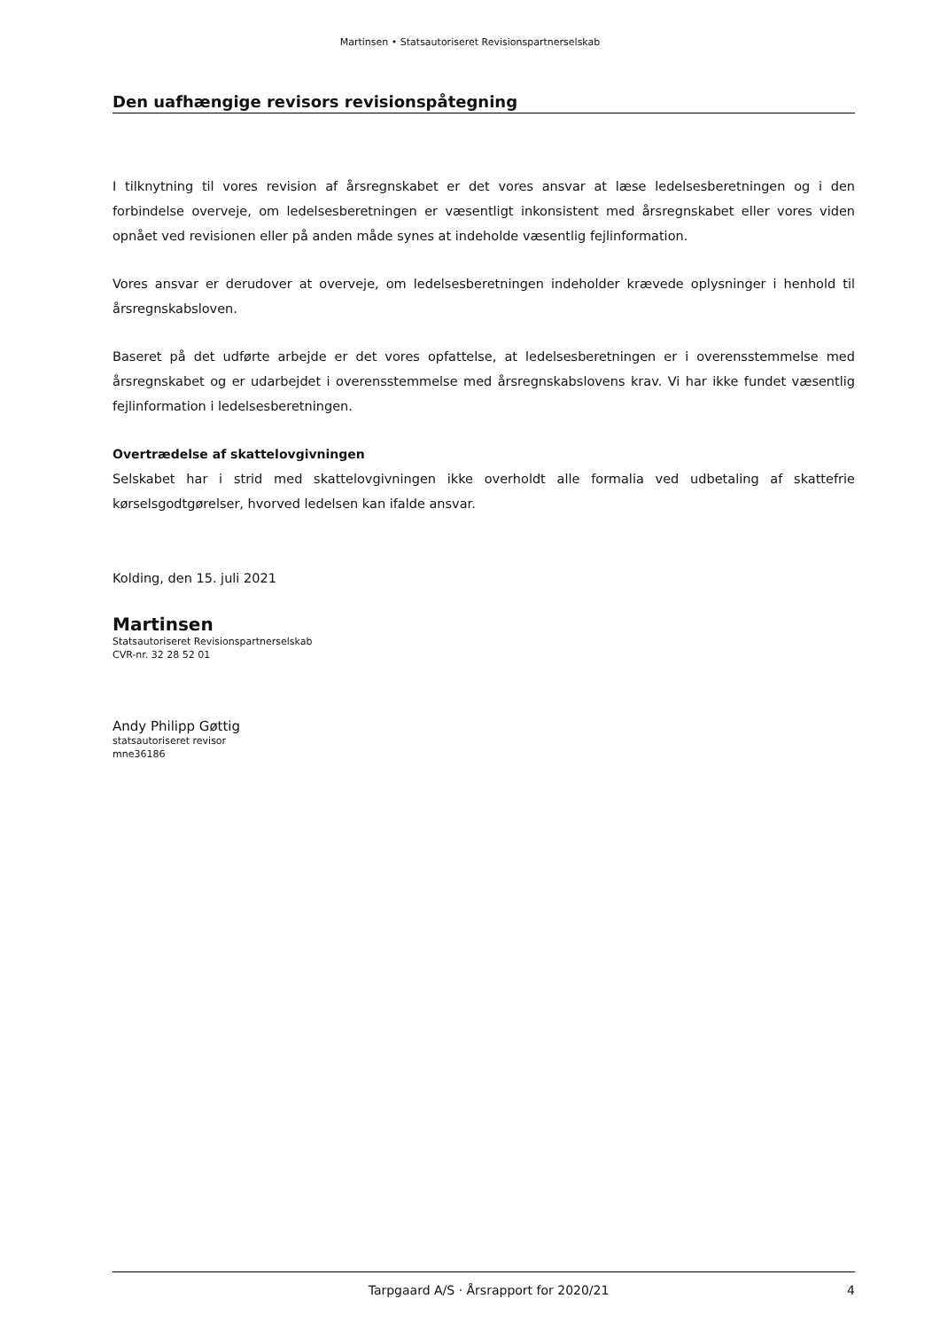Martinsen • Statsautoriseret Revisionspartnerselskab
Den uafhængige revisors revisionspåtegning
I tilknytning til vores revision af årsregnskabet er det vores ansvar at læse ledelsesberetningen og i den forbindelse overveje, om ledelsesberetningen er væsentligt inkonsistent med årsregnskabet eller vores viden opnået ved revisionen eller på anden måde synes at indeholde væsentlig fejlinformation.
Vores ansvar er derudover at overveje, om ledelsesberetningen indeholder krævede oplysninger i henhold til årsregnskabsloven.
Baseret på det udførte arbejde er det vores opfattelse, at ledelsesberetningen er i overensstemmelse med årsregnskabet og er udarbejdet i overensstemmelse med årsregnskabslovens krav. Vi har ikke fundet væsentlig fejlinformation i ledelsesberetningen.
Overtrædelse af skattelovgivningen
Selskabet har i strid med skattelovgivningen ikke overholdt alle formalia ved udbetaling af skattefrie kørselsgodtgørelser, hvorved ledelsen kan ifalde ansvar.
Kolding, den 15. juli 2021
Martinsen
Statsautoriseret Revisionspartnerselskab
CVR-nr. 32 28 52 01
Andy Philipp Gøttig
statsautoriseret revisor
mne36186
Tarpgaard A/S · Årsrapport for 2020/21 4